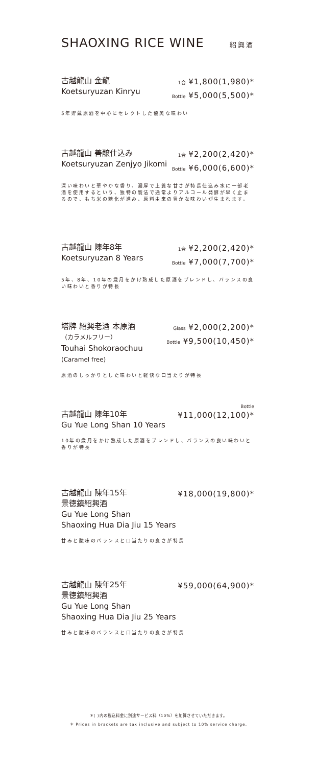SHAOXING RICE WINE 紹興酒
古越龍山 金龍
Koetsuryuzan Kinryu
1合 ¥1,800(1,980)*
Bottle ¥5,000(5,500)*
5年貯蔵原酒を中心にセレクトした優美な味わい
古越龍山 善醸仕込み
Koetsuryuzan Zenjyo Jikomi
1合 ¥2,200(2,420)*
Bottle ¥6,000(6,600)*
深い味わいと華やかな香り、濃厚で上質な甘さが特長仕込み水に一部老酒を使用するという、独特の製法で通常よりアルコール発酵が早く止まるので、もち米の糖化が進み、原料由来の豊かな味わいが生まれます。
古越龍山 陳年8年
Koetsuryuzan 8 Years
1合 ¥2,200(2,420)*
Bottle ¥7,000(7,700)*
5年、8年、10年の歳月をかけ熟成した原酒をブレンドし、バランスの良い味わいと香りが特長
塔牌 紹興老酒 本原酒
（カラメルフリー）
Touhai Shokoraochuu
(Caramel free)
Glass ¥2,000(2,200)*
Bottle ¥9,500(10,450)*
原酒のしっかりとした味わいと軽快な口当たりが特長
Bottle
古越龍山 陳年10年
Gu Yue Long Shan 10 Years
¥11,000(12,100)*
10年の歳月をかけ熟成した原酒をブレンドし、バランスの良い味わいと香りが特長
古越龍山 陳年15年
景徳鎮紹興酒
Gu Yue Long Shan
Shaoxing Hua Dia Jiu 15 Years
¥18,000(19,800)*
甘みと酸味のバランスと口当たりの良さが特長
古越龍山 陳年25年
景徳鎮紹興酒
Gu Yue Long Shan
Shaoxing Hua Dia Jiu 25 Years
¥59,000(64,900)*
甘みと酸味のバランスと口当たりの良さが特長
＊( )内の税込料金に別途サービス料（10%）を加算させていただきます。
＊ Prices in brackets are tax inclusive and subject to 10% service charge.